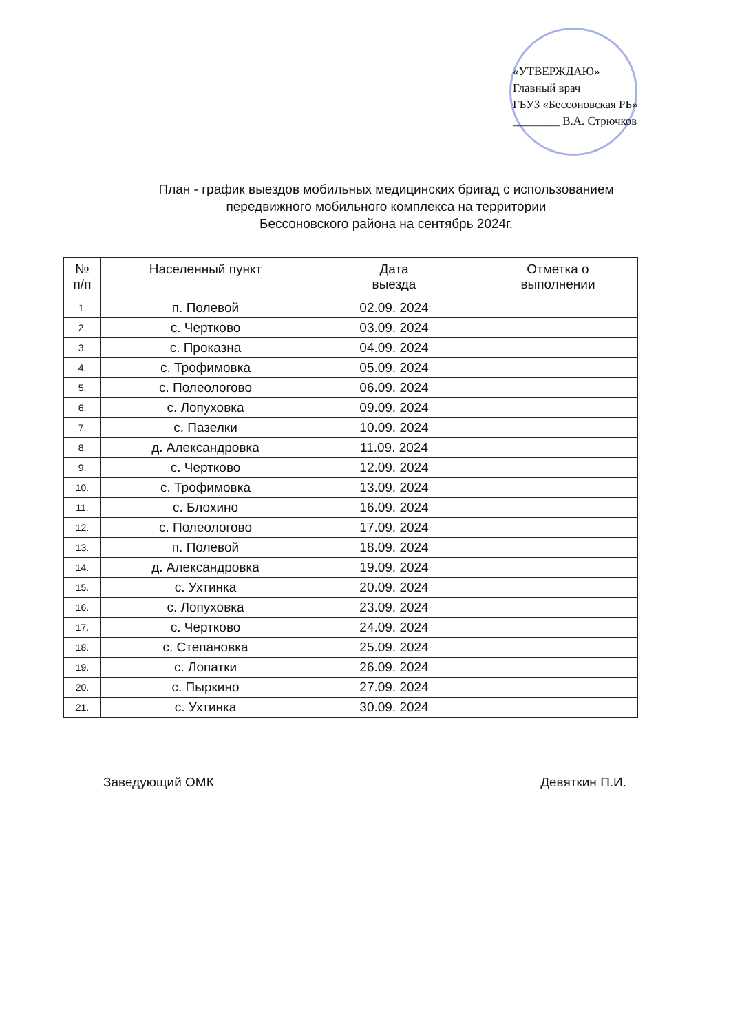«УТВЕРЖДАЮ»
Главный врач
ГБУЗ «Бессоновская РБ»
________ В.А. Стрючков
План - график выездов мобильных медицинских бригад с использованием
передвижного мобильного комплекса на территории
Бессоновского района на сентябрь 2024г.
| № п/п | Населенный пункт | Дата выезда | Отметка о выполнении |
| --- | --- | --- | --- |
| 1. | п. Полевой | 02.09. 2024 | |
| 2. | с. Чертково | 03.09. 2024 | |
| 3. | с. Проказна | 04.09. 2024 | |
| 4. | с. Трофимовка | 05.09. 2024 | |
| 5. | с. Полеологово | 06.09. 2024 | |
| 6. | с. Лопуховка | 09.09. 2024 | |
| 7. | с. Пазелки | 10.09. 2024 | |
| 8. | д. Александровка | 11.09. 2024 | |
| 9. | с. Чертково | 12.09. 2024 | |
| 10. | с. Трофимовка | 13.09. 2024 | |
| 11. | с. Блохино | 16.09. 2024 | |
| 12. | с. Полеологово | 17.09. 2024 | |
| 13. | п. Полевой | 18.09. 2024 | |
| 14. | д. Александровка | 19.09. 2024 | |
| 15. | с. Ухтинка | 20.09. 2024 | |
| 16. | с. Лопуховка | 23.09. 2024 | |
| 17. | с. Чертково | 24.09. 2024 | |
| 18. | с. Степановка | 25.09. 2024 | |
| 19. | с. Лопатки | 26.09. 2024 | |
| 20. | с. Пыркино | 27.09. 2024 | |
| 21. | с. Ухтинка | 30.09. 2024 | |
Заведующий ОМК Девяткин П.И.